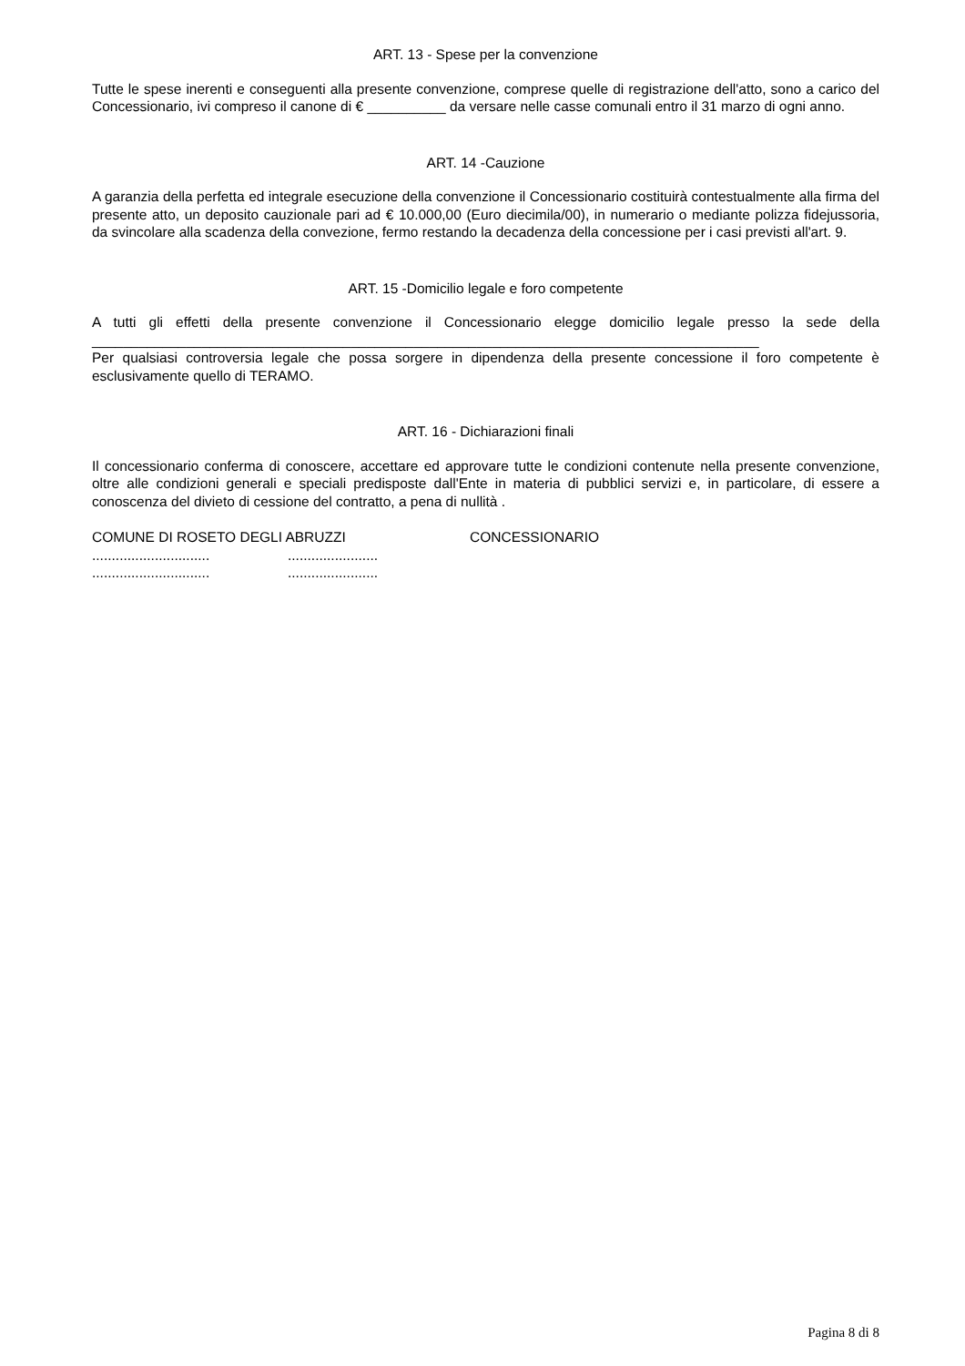ART. 13 - Spese per la convenzione
Tutte le spese inerenti e conseguenti alla presente convenzione, comprese quelle di registrazione dell'atto, sono a carico del Concessionario, ivi compreso il canone di € __________ da versare nelle casse comunali entro il 31 marzo di ogni anno.
ART. 14 -Cauzione
A garanzia della perfetta ed integrale esecuzione della convenzione il Concessionario costituirà contestualmente alla firma del presente atto, un deposito cauzionale pari ad € 10.000,00 (Euro diecimila/00), in numerario o mediante polizza fidejussoria, da svincolare alla scadenza della convezione, fermo restando la decadenza della concessione per i casi previsti all'art. 9.
ART. 15 -Domicilio legale e foro competente
A tutti gli effetti della presente convenzione il Concessionario elegge domicilio legale presso la sede della _____________________________________________________________________________________
Per qualsiasi controversia legale che possa sorgere in dipendenza della presente concessione il foro competente è esclusivamente quello di TERAMO.
ART. 16 - Dichiarazioni finali
Il concessionario conferma di conoscere, accettare ed approvare tutte le condizioni contenute nella presente convenzione, oltre alle condizioni generali e speciali predisposte dall'Ente in materia di pubblici servizi e, in particolare, di essere a conoscenza del divieto di cessione del contratto, a pena di nullità .
COMUNE DI ROSETO DEGLI ABRUZZI CONCESSIONARIO
.....................................................
.....................................................
Pagina 8 di 8